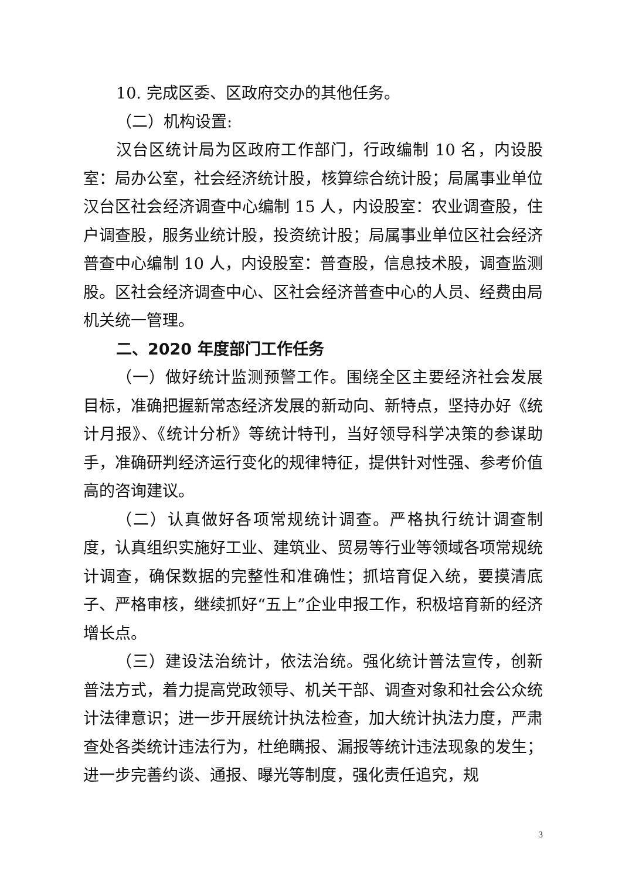10. 完成区委、区政府交办的其他任务。
（二）机构设置:
汉台区统计局为区政府工作部门，行政编制 10 名，内设股室：局办公室，社会经济统计股，核算综合统计股；局属事业单位汉台区社会经济调查中心编制 15 人，内设股室：农业调查股，住户调查股，服务业统计股，投资统计股；局属事业单位区社会经济普查中心编制 10 人，内设股室：普查股，信息技术股，调查监测股。区社会经济调查中心、区社会经济普查中心的人员、经费由局机关统一管理。
二、2020 年度部门工作任务
（一）做好统计监测预警工作。围绕全区主要经济社会发展目标，准确把握新常态经济发展的新动向、新特点，坚持办好《统计月报》、《统计分析》等统计特刊，当好领导科学决策的参谋助手，准确研判经济运行变化的规律特征，提供针对性强、参考价值高的咨询建议。
（二）认真做好各项常规统计调查。严格执行统计调查制度，认真组织实施好工业、建筑业、贸易等行业等领域各项常规统计调查，确保数据的完整性和准确性；抓培育促入统，要摸清底子、严格审核，继续抓好“五上”企业申报工作，积极培育新的经济增长点。
（三）建设法治统计，依法治统。强化统计普法宣传，创新普法方式，着力提高党政领导、机关干部、调查对象和社会公众统计法律意识；进一步开展统计执法检查，加大统计执法力度，严肃查处各类统计违法行为，杜绝瞒报、漏报等统计违法现象的发生；进一步完善约谈、通报、曝光等制度，强化责任追究，规
3